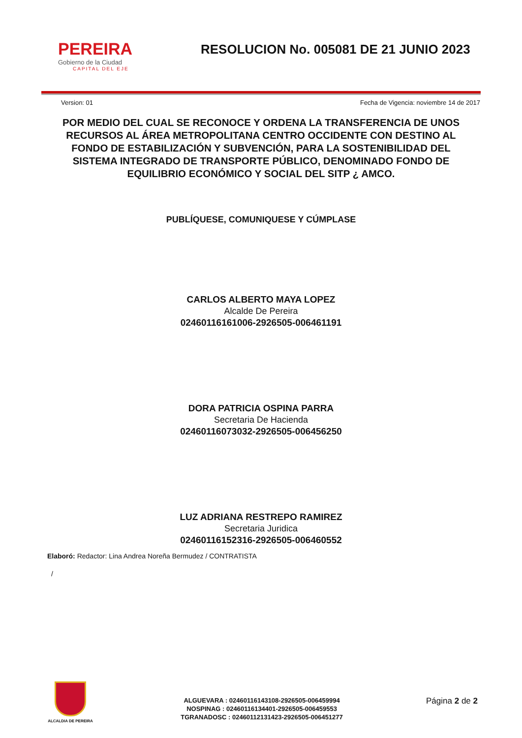PEREIRA
Gobierno de la Ciudad
CAPITAL DEL EJE
RESOLUCION No. 005081 DE 21 JUNIO 2023
Version: 01 Fecha de Vigencia: noviembre 14 de 2017
POR MEDIO DEL CUAL SE RECONOCE Y ORDENA LA TRANSFERENCIA DE UNOS RECURSOS AL ÁREA METROPOLITANA CENTRO OCCIDENTE CON DESTINO AL FONDO DE ESTABILIZACIÓN Y SUBVENCIÓN, PARA LA SOSTENIBILIDAD DEL SISTEMA INTEGRADO DE TRANSPORTE PÚBLICO, DENOMINADO FONDO DE EQUILIBRIO ECONÓMICO Y SOCIAL DEL SITP ¿ AMCO.
PUBLÍQUESE, COMUNIQUESE Y CÚMPLASE
CARLOS ALBERTO MAYA LOPEZ
Alcalde De Pereira
02460116161006-2926505-006461191
DORA PATRICIA OSPINA PARRA
Secretaria De Hacienda
02460116073032-2926505-006456250
LUZ ADRIANA RESTREPO RAMIREZ
Secretaria Juridica
02460116152316-2926505-006460552
Elaboró: Redactor: Lina Andrea Noreña Bermudez / CONTRATISTA
/
ALCALDIA DE PEREIRA
ALGUEVARA : 02460116143108-2926505-006459994
NOSPINAG : 02460116134401-2926505-006459553
TGRANADOSC : 02460112131423-2926505-006451277
Página 2 de 2